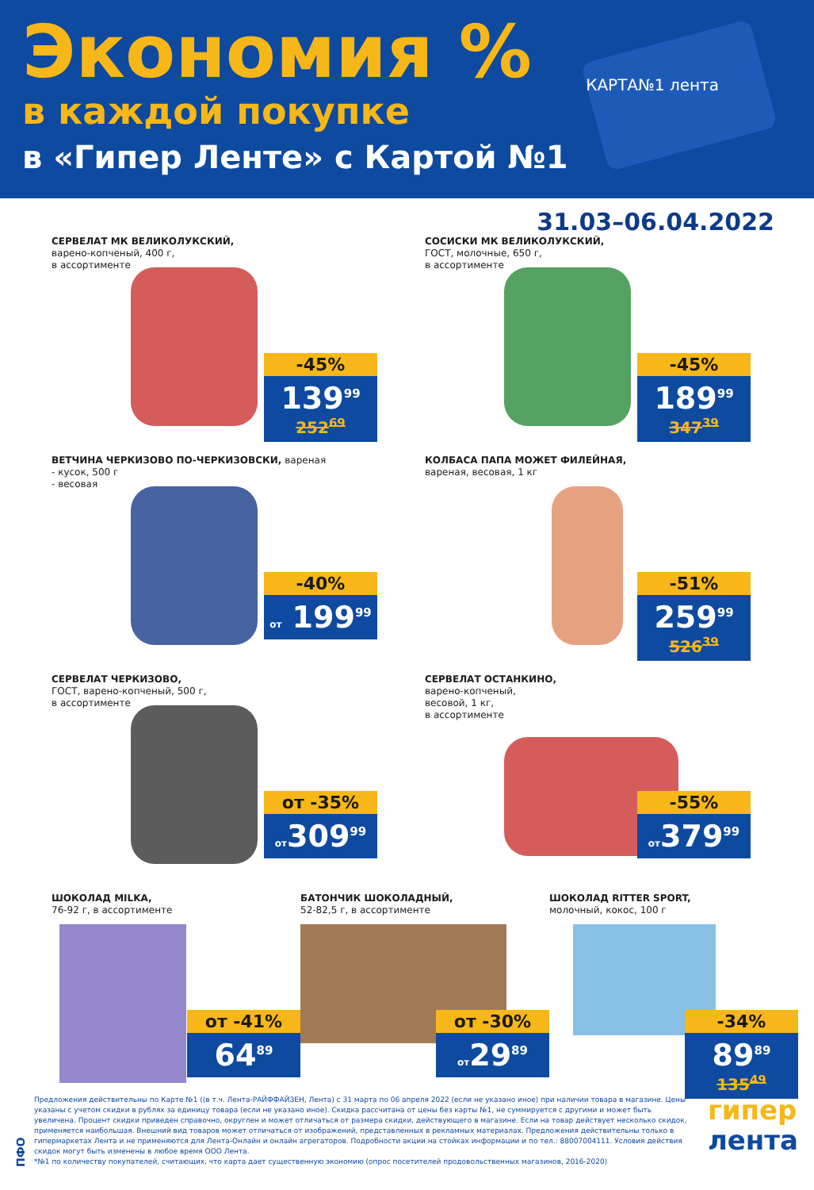Экономия %
в каждой покупке
в «Гипер Ленте» с Картой №1
КАРТА№1 лента
31.03–06.04.2022
СЕРВЕЛАТ МК ВЕЛИКОЛУКСКИЙ,
варено-копченый, 400 г,
в ассортименте
-45%
139<sup>99</sup>
252<sup>69</sup>
СОСИСКИ МК ВЕЛИКОЛУКСКИЙ,
ГОСТ, молочные, 650 г,
в ассортименте
-45%
189<sup>99</sup>
347<sup>39</sup>
ВЕТЧИНА ЧЕРКИЗОВО ПО-ЧЕРКИЗОВСКИ, вареная
- кусок, 500 г
- весовая
-40%
от 199<sup>99</sup>
КОЛБАСА ПАПА МОЖЕТ ФИЛЕЙНАЯ,
вареная, весовая, 1 кг
-51%
259<sup>99</sup>
526<sup>39</sup>
СЕРВЕЛАТ ЧЕРКИЗОВО,
ГОСТ, варено-копченый, 500 г,
в ассортименте
от -35%
от309<sup>99</sup>
СЕРВЕЛАТ ОСТАНКИНО,
варено-копченый,
весовой, 1 кг,
в ассортименте
-55%
от379<sup>99</sup>
ШОКОЛАД MILKA,
76-92 г, в ассортименте
от -41%
64<sup>89</sup>
БАТОНЧИК ШОКОЛАДНЫЙ,
52-82,5 г, в ассортименте
от -30%
от29<sup>89</sup>
ШОКОЛАД RITTER SPORT,
молочный, кокос, 100 г
-34%
89<sup>89</sup>
135<sup>49</sup>
ПФО
Предложения действительны по Карте №1 ((в т.ч. Лента-РАЙФФАЙЗЕН, Лента) с 31 марта по 06 апреля 2022 (если не указано иное) при наличии товара в магазине. Цены указаны с учетом скидки в рублях за единицу товара (если не указано иное). Скидка рассчитана от цены без карты №1, не суммируется с другими и может быть увеличена. Процент скидки приведен справочно, округлен и может отличаться от размера скидки, действующего в магазине. Если на товар действует несколько скидок, применяется наибольшая. Внешний вид товаров может отличаться от изображений, представленных в рекламных материалах. Предложения действительны только в гипермаркетах Лента и не применяются для Лента-Онлайн и онлайн агрегаторов. Подробности акции на стойках информации и по тел.: 88007004111. Условия действия скидок могут быть изменены в любое время ООО Лента.
*№1 по количеству покупателей, считающих, что карта дает существенную экономию (опрос посетителей продовольственных магазинов, 2016-2020)
гипер
лента